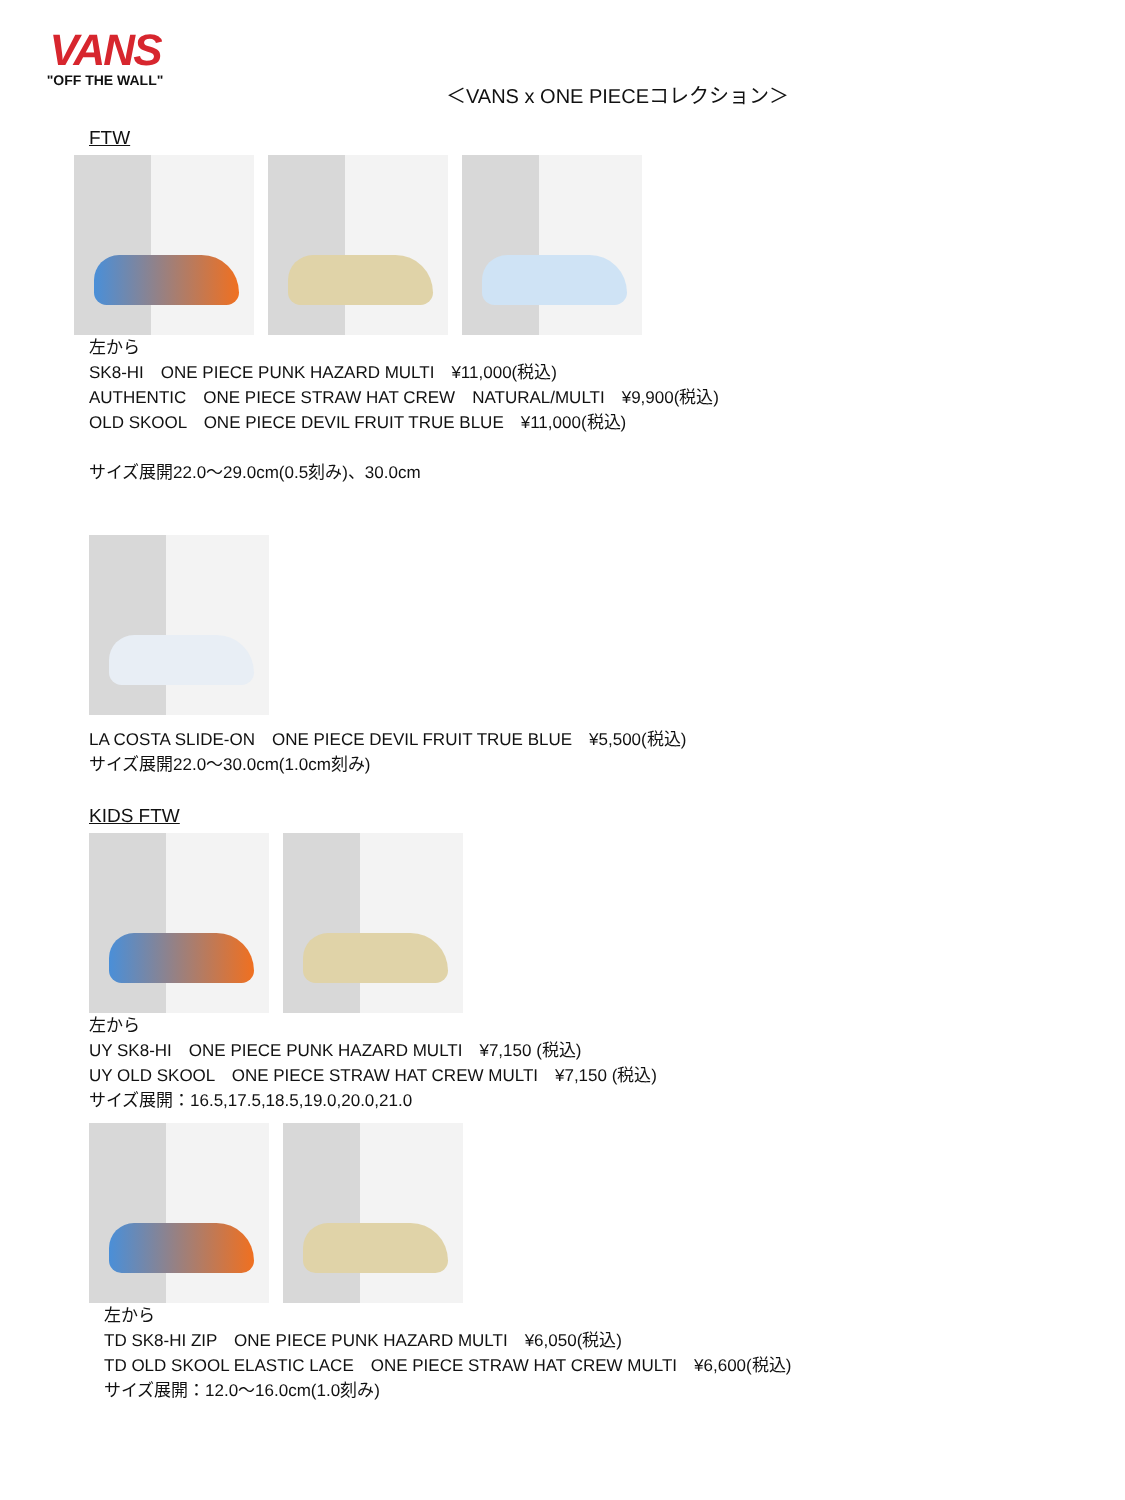VANS
"OFF THE WALL"
＜VANS x ONE PIECEコレクション＞
FTW
左から
SK8-HI　ONE PIECE PUNK HAZARD MULTI　¥11,000(税込)
AUTHENTIC　ONE PIECE STRAW HAT CREW　NATURAL/MULTI　¥9,900(税込)
OLD SKOOL　ONE PIECE DEVIL FRUIT TRUE BLUE　¥11,000(税込)
サイズ展開22.0～29.0cm(0.5刻み)、30.0cm
LA COSTA SLIDE-ON　ONE PIECE DEVIL FRUIT TRUE BLUE　¥5,500(税込)
サイズ展開22.0～30.0cm(1.0cm刻み)
KIDS FTW
左から
UY SK8-HI　ONE PIECE PUNK HAZARD MULTI　¥7,150 (税込)
UY OLD SKOOL　ONE PIECE STRAW HAT CREW MULTI　¥7,150 (税込)
サイズ展開：16.5,17.5,18.5,19.0,20.0,21.0
左から
TD SK8-HI ZIP　ONE PIECE PUNK HAZARD MULTI　¥6,050(税込)
TD OLD SKOOL ELASTIC LACE　ONE PIECE STRAW HAT CREW MULTI　¥6,600(税込)
サイズ展開：12.0～16.0cm(1.0刻み)